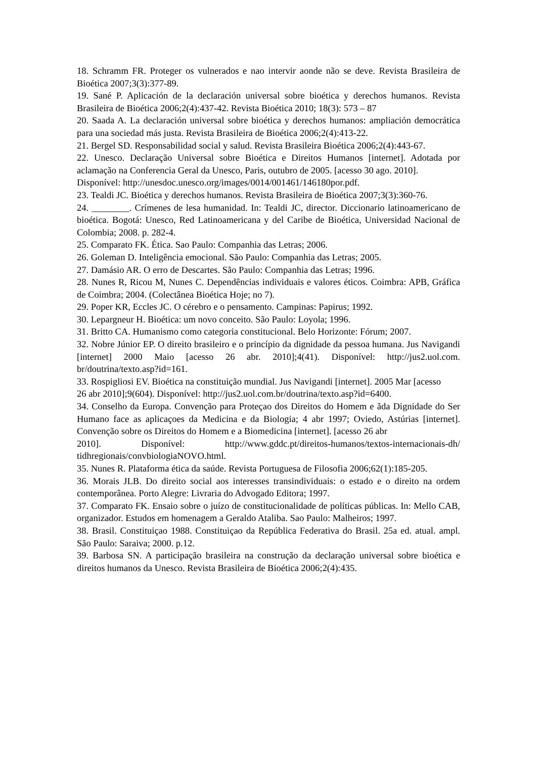18. Schramm FR. Proteger os vulnerados e nao intervir aonde não se deve. Revista Brasileira de Bioética 2007;3(3):377-89.
19. Sané P. Aplicación de la declaración universal sobre bioética y derechos humanos. Revista Brasileira de Bioética 2006;2(4):437-42. Revista Bioética 2010; 18(3): 573 – 87
20. Saada A. La declaración universal sobre bioética y derechos humanos: ampliación democrática para una sociedad más justa. Revista Brasileira de Bioética 2006;2(4):413-22.
21. Bergel SD. Responsabilidad social y salud. Revista Brasileira Bioética 2006;2(4):443-67.
22. Unesco. Declaração Universal sobre Bioética e Direitos Humanos [internet]. Adotada por aclamação na Conferencia Geral da Unesco, Paris, outubro de 2005. [acesso 30 ago. 2010].
Disponível: http://unesdoc.unesco.org/images/0014/001461/146180por.pdf.
23. Tealdi JC. Bioética y derechos humanos. Revista Brasileira de Bioética 2007;3(3):360-76.
24. ________. Crímenes de lesa humanidad. In: Tealdi JC, director. Diccionario latinoamericano de bioética. Bogotá: Unesco, Red Latinoamericana y del Caribe de Bioética, Universidad Nacional de Colombia; 2008. p. 282-4.
25. Comparato FK. Ética. Sao Paulo: Companhia das Letras; 2006.
26. Goleman D. Inteligência emocional. São Paulo: Companhia das Letras; 2005.
27. Damásio AR. O erro de Descartes. São Paulo: Companhia das Letras; 1996.
28. Nunes R, Ricou M, Nunes C. Dependências individuais e valores éticos. Coimbra: APB, Gráfica de Coimbra; 2004. (Colectânea Bioética Hoje; no 7).
29. Poper KR, Eccles JC. O cérebro e o pensamento. Campinas: Papirus; 1992.
30. Lepargneur H. Bioética: um novo conceito. São Paulo: Loyola; 1996.
31. Britto CA. Humanismo como categoria constitucional. Belo Horizonte: Fórum; 2007.
32. Nobre Júnior EP. O direito brasileiro e o princípio da dignidade da pessoa humana. Jus Navigandi [internet] 2000 Maio [acesso 26 abr. 2010];4(41). Disponível: http://jus2.uol.com. br/doutrina/texto.asp?id=161.
33. Rospigliosi EV. Bioética na constituição mundial. Jus Navigandi [internet]. 2005 Mar [acesso
26 abr 2010];9(604). Disponível: http://jus2.uol.com.br/doutrina/texto.asp?id=6400.
34. Conselho da Europa. Convenção para Proteçao dos Direitos do Homem e ãda Dignidade do Ser Humano face as aplicaçoes da Medicina e da Biologia; 4 abr 1997; Oviedo, Astúrias [internet]. Convenção sobre os Direitos do Homem e a Biomedicina [internet]. [acesso 26 abr
2010]. Disponível: http://www.gddc.pt/direitos-humanos/textos-internacionais-dh/ tidhregionais/convbiologiaNOVO.html.
35. Nunes R. Plataforma ética da saúde. Revista Portuguesa de Filosofia 2006;62(1):185-205.
36. Morais JLB. Do direito social aos interesses transindividuais: o estado e o direito na ordem contemporânea. Porto Alegre: Livraria do Advogado Editora; 1997.
37. Comparato FK. Ensaio sobre o juízo de constitucionalidade de políticas públicas. In: Mello CAB, organizador. Estudos em homenagem a Geraldo Ataliba. Sao Paulo: Malheiros; 1997.
38. Brasil. Constituiçao 1988. Constituiçao da República Federativa do Brasil. 25a ed. atual. ampl. São Paulo: Saraiva; 2000. p.12.
39. Barbosa SN. A participação brasileira na construção da declaração universal sobre bioética e direitos humanos da Unesco. Revista Brasileira de Bioética 2006;2(4):435.